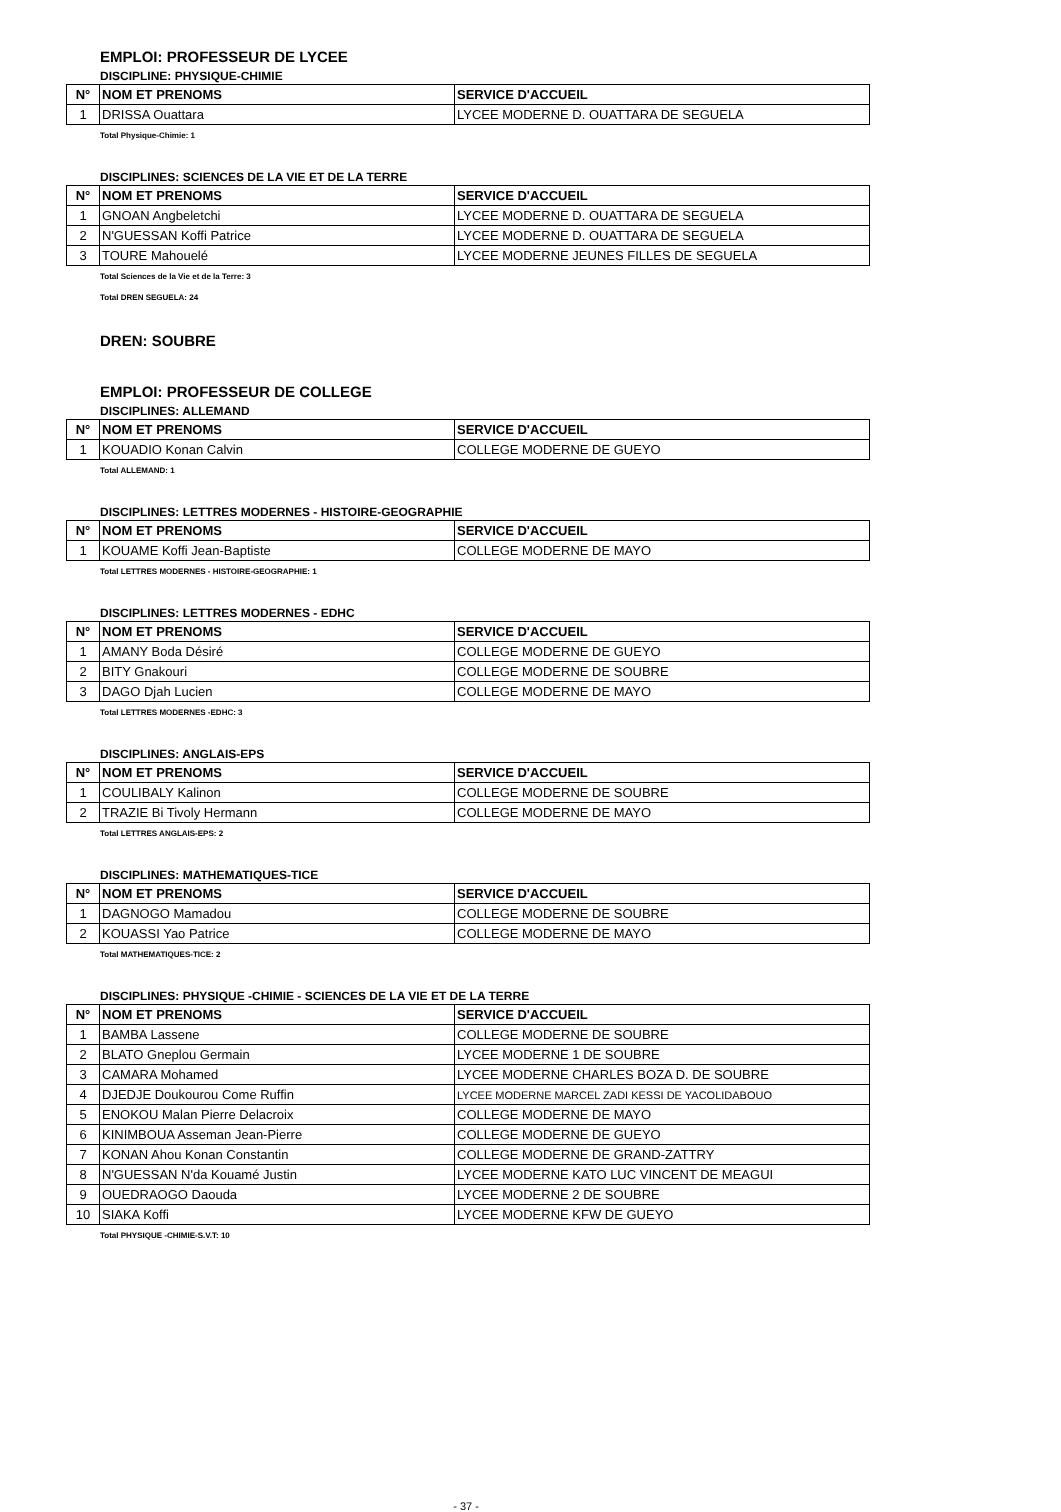EMPLOI: PROFESSEUR DE LYCEE
DISCIPLINE: PHYSIQUE-CHIMIE
| N° | NOM ET PRENOMS | SERVICE D'ACCUEIL |
| --- | --- | --- |
| 1 | DRISSA Ouattara | LYCEE MODERNE D. OUATTARA DE SEGUELA |
Total Physique-Chimie: 1
DISCIPLINES: SCIENCES DE LA VIE ET DE LA TERRE
| N° | NOM ET PRENOMS | SERVICE D'ACCUEIL |
| --- | --- | --- |
| 1 | GNOAN Angbeletchi | LYCEE MODERNE D. OUATTARA DE SEGUELA |
| 2 | N'GUESSAN Koffi Patrice | LYCEE MODERNE D. OUATTARA DE SEGUELA |
| 3 | TOURE Mahouelé | LYCEE MODERNE JEUNES FILLES DE SEGUELA |
Total Sciences de la Vie et de la Terre: 3
Total DREN SEGUELA: 24
DREN: SOUBRE
EMPLOI: PROFESSEUR DE COLLEGE
DISCIPLINES: ALLEMAND
| N° | NOM ET PRENOMS | SERVICE D'ACCUEIL |
| --- | --- | --- |
| 1 | KOUADIO Konan Calvin | COLLEGE MODERNE DE GUEYO |
Total ALLEMAND: 1
DISCIPLINES: LETTRES MODERNES - HISTOIRE-GEOGRAPHIE
| N° | NOM ET PRENOMS | SERVICE D'ACCUEIL |
| --- | --- | --- |
| 1 | KOUAME Koffi Jean-Baptiste | COLLEGE MODERNE DE MAYO |
Total LETTRES MODERNES - HISTOIRE-GEOGRAPHIE: 1
DISCIPLINES: LETTRES MODERNES - EDHC
| N° | NOM ET PRENOMS | SERVICE D'ACCUEIL |
| --- | --- | --- |
| 1 | AMANY Boda Désiré | COLLEGE MODERNE DE GUEYO |
| 2 | BITY Gnakouri | COLLEGE MODERNE DE SOUBRE |
| 3 | DAGO Djah Lucien | COLLEGE MODERNE DE MAYO |
Total LETTRES MODERNES -EDHC: 3
DISCIPLINES: ANGLAIS-EPS
| N° | NOM ET PRENOMS | SERVICE D'ACCUEIL |
| --- | --- | --- |
| 1 | COULIBALY Kalinon | COLLEGE MODERNE DE SOUBRE |
| 2 | TRAZIE Bi Tivoly Hermann | COLLEGE MODERNE DE MAYO |
Total LETTRES ANGLAIS-EPS: 2
DISCIPLINES: MATHEMATIQUES-TICE
| N° | NOM ET PRENOMS | SERVICE D'ACCUEIL |
| --- | --- | --- |
| 1 | DAGNOGO Mamadou | COLLEGE MODERNE DE SOUBRE |
| 2 | KOUASSI Yao Patrice | COLLEGE MODERNE DE MAYO |
Total MATHEMATIQUES-TICE: 2
DISCIPLINES: PHYSIQUE -CHIMIE - SCIENCES DE LA VIE ET DE LA TERRE
| N° | NOM ET PRENOMS | SERVICE D'ACCUEIL |
| --- | --- | --- |
| 1 | BAMBA Lassene | COLLEGE MODERNE DE SOUBRE |
| 2 | BLATO Gneplou Germain | LYCEE MODERNE 1 DE SOUBRE |
| 3 | CAMARA Mohamed | LYCEE MODERNE CHARLES BOZA D. DE SOUBRE |
| 4 | DJEDJE Doukourou Come Ruffin | LYCEE MODERNE MARCEL ZADI KESSI DE YACOLIDABOUO |
| 5 | ENOKOU Malan Pierre Delacroix | COLLEGE MODERNE DE MAYO |
| 6 | KINIMBOUA Asseman Jean-Pierre | COLLEGE MODERNE DE GUEYO |
| 7 | KONAN Ahou Konan Constantin | COLLEGE MODERNE DE GRAND-ZATTRY |
| 8 | N'GUESSAN N'da Kouamé Justin | LYCEE MODERNE KATO LUC VINCENT DE MEAGUI |
| 9 | OUEDRAOGO Daouda | LYCEE MODERNE 2 DE SOUBRE |
| 10 | SIAKA Koffi | LYCEE MODERNE KFW DE GUEYO |
Total PHYSIQUE -CHIMIE-S.V.T: 10
- 37 -